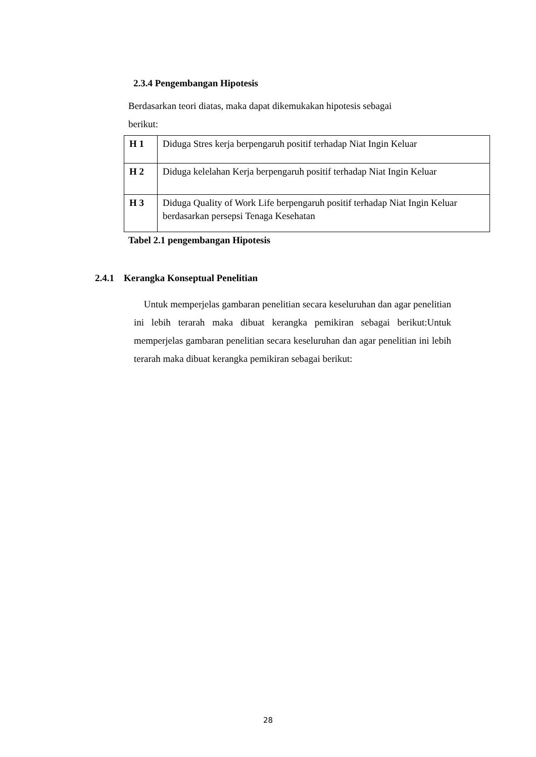2.3.4 Pengembangan Hipotesis
Berdasarkan teori diatas, maka dapat dikemukakan hipotesis sebagai
berikut:
| H 1 | Diduga Stres kerja berpengaruh positif terhadap Niat Ingin Keluar |
| H 2 | Diduga kelelahan Kerja berpengaruh positif terhadap Niat Ingin Keluar |
| H 3 | Diduga Quality of Work Life berpengaruh positif terhadap Niat Ingin Keluar berdasarkan persepsi Tenaga Kesehatan |
Tabel 2.1 pengembangan Hipotesis
2.4.1 Kerangka Konseptual Penelitian
Untuk memperjelas gambaran penelitian secara keseluruhan dan agar penelitian ini lebih terarah maka dibuat kerangka pemikiran sebagai berikut:Untuk memperjelas gambaran penelitian secara keseluruhan dan agar penelitian ini lebih terarah maka dibuat kerangka pemikiran sebagai berikut:
28